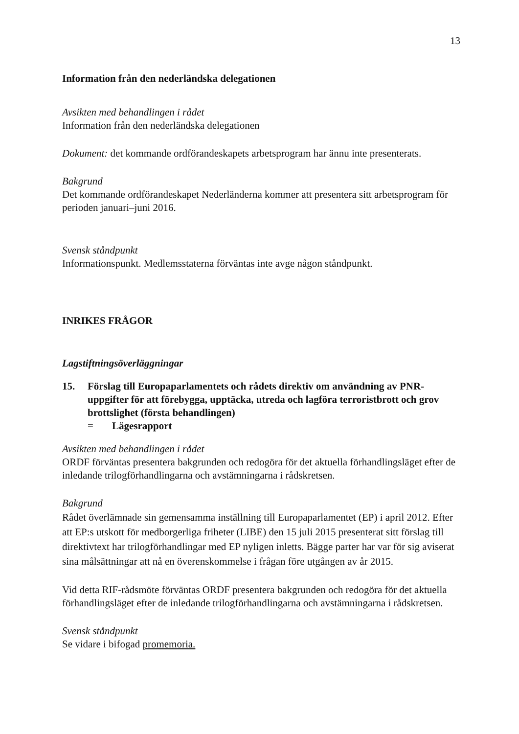13
Information från den nederländska delegationen
Avsikten med behandlingen i rådet
Information från den nederländska delegationen
Dokument: det kommande ordförandeskapets arbetsprogram har ännu inte presenterats.
Bakgrund
Det kommande ordförandeskapet Nederländerna kommer att presentera sitt arbetsprogram för perioden januari–juni 2016.
Svensk ståndpunkt
Informationspunkt. Medlemsstaterna förväntas inte avge någon ståndpunkt.
INRIKES FRÅGOR
Lagstiftningsöverläggningar
15. Förslag till Europaparlamentets och rådets direktiv om användning av PNR-uppgifter för att förebygga, upptäcka, utreda och lagföra terroristbrott och grov brottslighet (första behandlingen)
= Lägesrapport
Avsikten med behandlingen i rådet
ORDF förväntas presentera bakgrunden och redogöra för det aktuella förhandlingsläget efter de inledande trilogförhandlingarna och avstämningarna i rådskretsen.
Bakgrund
Rådet överlämnade sin gemensamma inställning till Europaparlamentet (EP) i april 2012. Efter att EP:s utskott för medborgerliga friheter (LIBE) den 15 juli 2015 presenterat sitt förslag till direktivtext har trilogförhandlingar med EP nyligen inletts. Bägge parter har var för sig aviserat sina målsättningar att nå en överenskommelse i frågan före utgången av år 2015.
Vid detta RIF-rådsmöte förväntas ORDF presentera bakgrunden och redogöra för det aktuella förhandlingsläget efter de inledande trilogförhandlingarna och avstämningarna i rådskretsen.
Svensk ståndpunkt
Se vidare i bifogad promemoria.